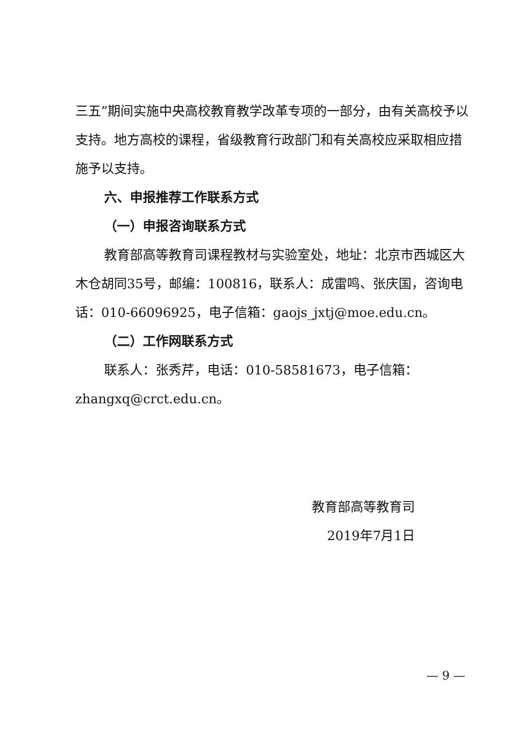三五”期间实施中央高校教育教学改革专项的一部分，由有关高校予以支持。地方高校的课程，省级教育行政部门和有关高校应采取相应措施予以支持。
六、申报推荐工作联系方式
（一）申报咨询联系方式
教育部高等教育司课程教材与实验室处，地址：北京市西城区大木仓胡同35号，邮编：100816，联系人：成雷鸣、张庆国，咨询电话：010-66096925，电子信箱：gaojs_jxtj@moe.edu.cn。
（二）工作网联系方式
联系人：张秀芹，电话：010-58581673，电子信箱：zhangxq@crct.edu.cn。
教育部高等教育司
2019年7月1日
— 9 —